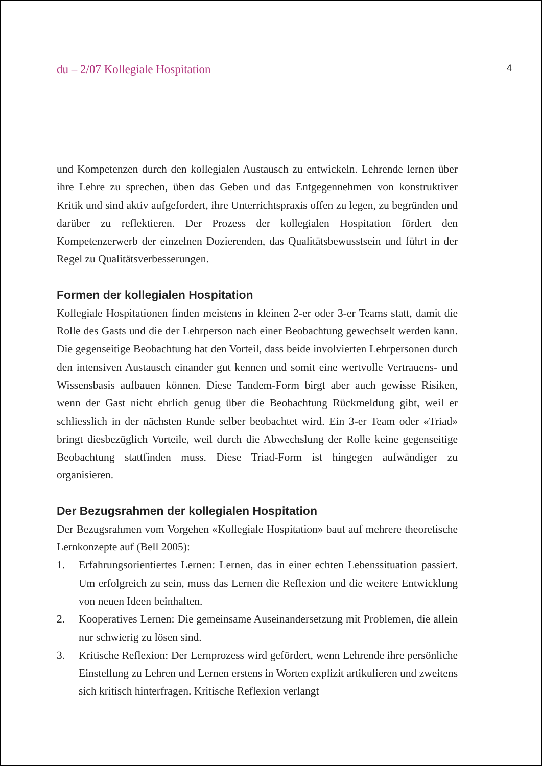du – 2/07 Kollegiale Hospitation 4
und Kompetenzen durch den kollegialen Austausch zu entwickeln. Lehrende lernen über ihre Lehre zu sprechen, üben das Geben und das Entgegennehmen von konstruktiver Kritik und sind aktiv aufgefordert, ihre Unterrichtspraxis offen zu legen, zu begründen und darüber zu reflektieren. Der Prozess der kollegialen Hospitation fördert den Kompetenzerwerb der einzelnen Dozierenden, das Qualitätsbewusstsein und führt in der Regel zu Qualitätsverbesserungen.
Formen der kollegialen Hospitation
Kollegiale Hospitationen finden meistens in kleinen 2-er oder 3-er Teams statt, damit die Rolle des Gasts und die der Lehrperson nach einer Beobachtung gewechselt werden kann. Die gegenseitige Beobachtung hat den Vorteil, dass beide involvierten Lehrpersonen durch den intensiven Austausch einander gut kennen und somit eine wertvolle Vertrauens- und Wissensbasis aufbauen können. Diese Tandem-Form birgt aber auch gewisse Risiken, wenn der Gast nicht ehrlich genug über die Beobachtung Rückmeldung gibt, weil er schliesslich in der nächsten Runde selber beobachtet wird. Ein 3-er Team oder «Triad» bringt diesbezüglich Vorteile, weil durch die Abwechslung der Rolle keine gegenseitige Beobachtung stattfinden muss. Diese Triad-Form ist hingegen aufwändiger zu organisieren.
Der Bezugsrahmen der kollegialen Hospitation
Der Bezugsrahmen vom Vorgehen «Kollegiale Hospitation» baut auf mehrere theoretische Lernkonzepte auf (Bell 2005):
1. Erfahrungsorientiertes Lernen: Lernen, das in einer echten Lebenssituation passiert. Um erfolgreich zu sein, muss das Lernen die Reflexion und die weitere Entwicklung von neuen Ideen beinhalten.
2. Kooperatives Lernen: Die gemeinsame Auseinandersetzung mit Problemen, die allein nur schwierig zu lösen sind.
3. Kritische Reflexion: Der Lernprozess wird gefördert, wenn Lehrende ihre persönliche Einstellung zu Lehren und Lernen erstens in Worten explizit artikulieren und zweitens sich kritisch hinterfragen. Kritische Reflexion verlangt